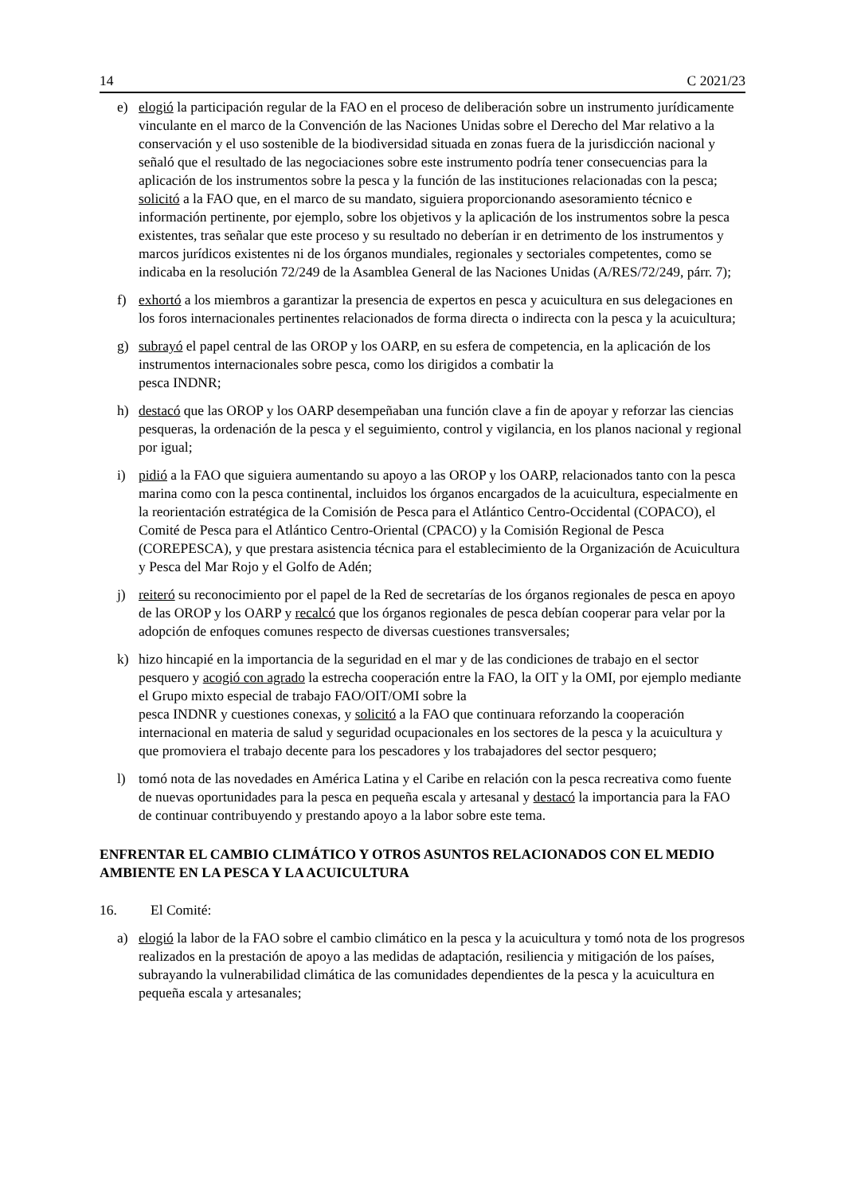14 C 2021/23
e) elogió la participación regular de la FAO en el proceso de deliberación sobre un instrumento jurídicamente vinculante en el marco de la Convención de las Naciones Unidas sobre el Derecho del Mar relativo a la conservación y el uso sostenible de la biodiversidad situada en zonas fuera de la jurisdicción nacional y señaló que el resultado de las negociaciones sobre este instrumento podría tener consecuencias para la aplicación de los instrumentos sobre la pesca y la función de las instituciones relacionadas con la pesca; solicitó a la FAO que, en el marco de su mandato, siguiera proporcionando asesoramiento técnico e información pertinente, por ejemplo, sobre los objetivos y la aplicación de los instrumentos sobre la pesca existentes, tras señalar que este proceso y su resultado no deberían ir en detrimento de los instrumentos y marcos jurídicos existentes ni de los órganos mundiales, regionales y sectoriales competentes, como se indicaba en la resolución 72/249 de la Asamblea General de las Naciones Unidas (A/RES/72/249, párr. 7);
f) exhortó a los miembros a garantizar la presencia de expertos en pesca y acuicultura en sus delegaciones en los foros internacionales pertinentes relacionados de forma directa o indirecta con la pesca y la acuicultura;
g) subrayó el papel central de las OROP y los OARP, en su esfera de competencia, en la aplicación de los instrumentos internacionales sobre pesca, como los dirigidos a combatir la
pesca INDNR;
h) destacó que las OROP y los OARP desempeñaban una función clave a fin de apoyar y reforzar las ciencias pesqueras, la ordenación de la pesca y el seguimiento, control y vigilancia, en los planos nacional y regional por igual;
i) pidió a la FAO que siguiera aumentando su apoyo a las OROP y los OARP, relacionados tanto con la pesca marina como con la pesca continental, incluidos los órganos encargados de la acuicultura, especialmente en la reorientación estratégica de la Comisión de Pesca para el Atlántico Centro-Occidental (COPACO), el Comité de Pesca para el Atlántico Centro-Oriental (CPACO) y la Comisión Regional de Pesca (COREPESCA), y que prestara asistencia técnica para el establecimiento de la Organización de Acuicultura y Pesca del Mar Rojo y el Golfo de Adén;
j) reiteró su reconocimiento por el papel de la Red de secretarías de los órganos regionales de pesca en apoyo de las OROP y los OARP y recalcó que los órganos regionales de pesca debían cooperar para velar por la adopción de enfoques comunes respecto de diversas cuestiones transversales;
k) hizo hincapié en la importancia de la seguridad en el mar y de las condiciones de trabajo en el sector pesquero y acogió con agrado la estrecha cooperación entre la FAO, la OIT y la OMI, por ejemplo mediante el Grupo mixto especial de trabajo FAO/OIT/OMI sobre la
pesca INDNR y cuestiones conexas, y solicitó a la FAO que continuara reforzando la cooperación internacional en materia de salud y seguridad ocupacionales en los sectores de la pesca y la acuicultura y que promoviera el trabajo decente para los pescadores y los trabajadores del sector pesquero;
l) tomó nota de las novedades en América Latina y el Caribe en relación con la pesca recreativa como fuente de nuevas oportunidades para la pesca en pequeña escala y artesanal y destacó la importancia para la FAO de continuar contribuyendo y prestando apoyo a la labor sobre este tema.
ENFRENTAR EL CAMBIO CLIMÁTICO Y OTROS ASUNTOS RELACIONADOS CON EL MEDIO AMBIENTE EN LA PESCA Y LA ACUICULTURA
16. El Comité:
a) elogió la labor de la FAO sobre el cambio climático en la pesca y la acuicultura y tomó nota de los progresos realizados en la prestación de apoyo a las medidas de adaptación, resiliencia y mitigación de los países, subrayando la vulnerabilidad climática de las comunidades dependientes de la pesca y la acuicultura en pequeña escala y artesanales;